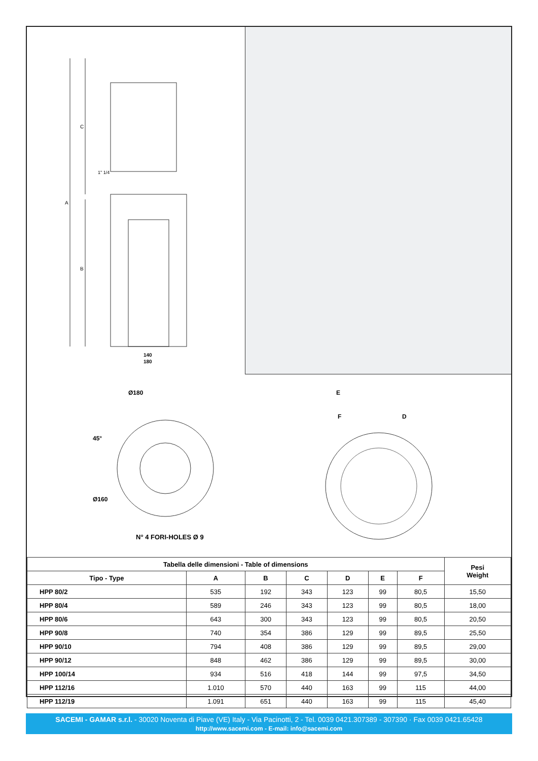140
180
C
A
B
1" 1/4
Ø180
45°
Ø160
N° 4 FORI-HOLES Ø 9
E
F
D
| Tabella delle dimensioni - Table of dimensions | | | | | | | Pesi Weight |
| --- | --- | --- | --- | --- | --- | --- | --- |
| Tipo - Type | A | B | C | D | E | F | |
| HPP 80/2 | 535 | 192 | 343 | 123 | 99 | 80,5 | 15,50 |
| HPP 80/4 | 589 | 246 | 343 | 123 | 99 | 80,5 | 18,00 |
| HPP 80/6 | 643 | 300 | 343 | 123 | 99 | 80,5 | 20,50 |
| HPP 90/8 | 740 | 354 | 386 | 129 | 99 | 89,5 | 25,50 |
| HPP 90/10 | 794 | 408 | 386 | 129 | 99 | 89,5 | 29,00 |
| HPP 90/12 | 848 | 462 | 386 | 129 | 99 | 89,5 | 30,00 |
| HPP 100/14 | 934 | 516 | 418 | 144 | 99 | 97,5 | 34,50 |
| HPP 112/16 | 1.010 | 570 | 440 | 163 | 99 | 115 | 44,00 |
| HPP 112/19 | 1.091 | 651 | 440 | 163 | 99 | 115 | 45,40 |
SACEMI - GAMAR s.r.l. - 30020 Noventa di Piave (VE) Italy - Via Pacinotti, 2 - Tel. 0039 0421.307389 - 307390 · Fax 0039 0421.65428
http://www.sacemi.com - E-mail: info@sacemi.com